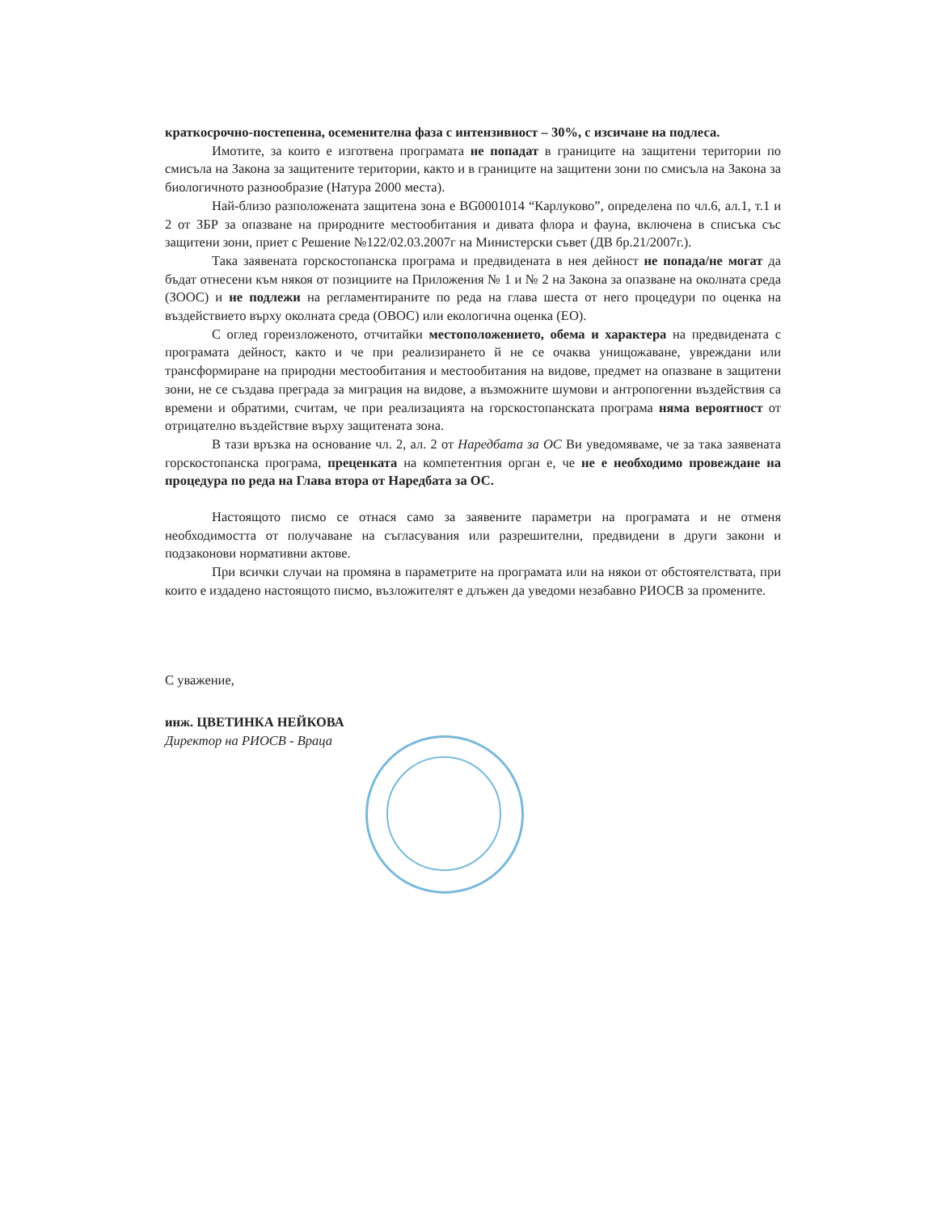краткосрочно-постепенна, осеменителна фаза с интензивност – 30%, с изсичане на подлеса.
Имотите, за които е изготвена програмата не попадат в границите на защитени територии по смисъла на Закона за защитените територии, както и в границите на защитени зони по смисъла на Закона за биологичното разнообразие (Натура 2000 места).
Най-близо разположената защитена зона е BG0001014 “Карлуково”, определена по чл.6, ал.1, т.1 и 2 от ЗБР за опазване на природните местообитания и дивата флора и фауна, включена в списъка със защитени зони, приет с Решение №122/02.03.2007г на Министерски съвет (ДВ бр.21/2007г.).
Така заявената горскостопанска програма и предвидената в нея дейност не попада/не могат да бъдат отнесени към някоя от позициите на Приложения № 1 и № 2 на Закона за опазване на околната среда (ЗООС) и не подлежи на регламентираните по реда на глава шеста от него процедури по оценка на въздействието върху околната среда (ОВОС) или екологична оценка (ЕО).
С оглед гореизложеното, отчитайки местоположението, обема и характера на предвидената с програмата дейност, както и че при реализирането й не се очаква унищожаване, увреждани или трансформиране на природни местообитания и местообитания на видове, предмет на опазване в защитени зони, не се създава преграда за миграция на видове, а възможните шумови и антропогенни въздействия са времени и обратими, считам, че при реализацията на горскостопанската програма няма вероятност от отрицателно въздействие върху защитената зона.
В тази връзка на основание чл. 2, ал. 2 от Наредбата за ОС Ви уведомяваме, че за така заявената горскостопанска програма, преценката на компетентния орган е, че не е необходимо провеждане на процедура по реда на Глава втора от Наредбата за ОС.
Настоящото писмо се отнася само за заявените параметри на програмата и не отменя необходимостта от получаване на съгласувания или разрешителни, предвидени в други закони и подзаконови нормативни актове.
При всички случаи на промяна в параметрите на програмата или на някои от обстоятелствата, при които е издадено настоящото писмо, възложителят е длъжен да уведоми незабавно РИОСВ за промените.
С уважение,
инж. ЦВЕТИНКА НЕЙКОВА
Директор на РИОСВ - Враца